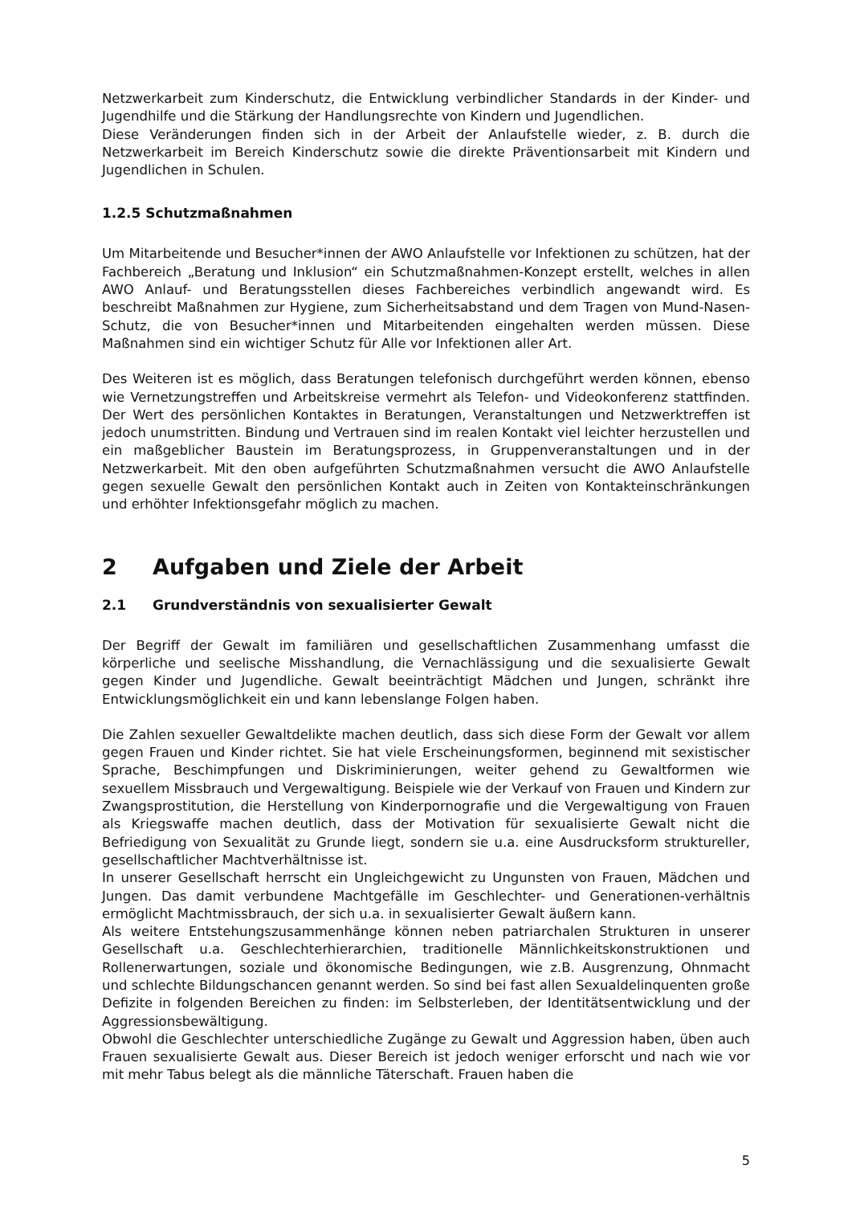Netzwerkarbeit zum Kinderschutz, die Entwicklung verbindlicher Standards in der Kinder- und Jugendhilfe und die Stärkung der Handlungsrechte von Kindern und Jugendlichen.
Diese Veränderungen finden sich in der Arbeit der Anlaufstelle wieder, z. B. durch die Netzwerkarbeit im Bereich Kinderschutz sowie die direkte Präventionsarbeit mit Kindern und Jugendlichen in Schulen.
1.2.5 Schutzmaßnahmen
Um Mitarbeitende und Besucher*innen der AWO Anlaufstelle vor Infektionen zu schützen, hat der Fachbereich „Beratung und Inklusion“ ein Schutzmaßnahmen-Konzept erstellt, welches in allen AWO Anlauf- und Beratungsstellen dieses Fachbereiches verbindlich angewandt wird. Es beschreibt Maßnahmen zur Hygiene, zum Sicherheitsabstand und dem Tragen von Mund-Nasen-Schutz, die von Besucher*innen und Mitarbeitenden eingehalten werden müssen. Diese Maßnahmen sind ein wichtiger Schutz für Alle vor Infektionen aller Art.
Des Weiteren ist es möglich, dass Beratungen telefonisch durchgeführt werden können, ebenso wie Vernetzungstreffen und Arbeitskreise vermehrt als Telefon- und Videokonferenz stattfinden. Der Wert des persönlichen Kontaktes in Beratungen, Veranstaltungen und Netzwerktreffen ist jedoch unumstritten. Bindung und Vertrauen sind im realen Kontakt viel leichter herzustellen und ein maßgeblicher Baustein im Beratungsprozess, in Gruppenveranstaltungen und in der Netzwerkarbeit. Mit den oben aufgeführten Schutzmaßnahmen versucht die AWO Anlaufstelle gegen sexuelle Gewalt den persönlichen Kontakt auch in Zeiten von Kontakteinschränkungen und erhöhter Infektionsgefahr möglich zu machen.
2 Aufgaben und Ziele der Arbeit
2.1 Grundverständnis von sexualisierter Gewalt
Der Begriff der Gewalt im familiären und gesellschaftlichen Zusammenhang umfasst die körperliche und seelische Misshandlung, die Vernachlässigung und die sexualisierte Gewalt gegen Kinder und Jugendliche. Gewalt beeinträchtigt Mädchen und Jungen, schränkt ihre Entwicklungsmöglichkeit ein und kann lebenslange Folgen haben.
Die Zahlen sexueller Gewaltdelikte machen deutlich, dass sich diese Form der Gewalt vor allem gegen Frauen und Kinder richtet. Sie hat viele Erscheinungsformen, beginnend mit sexistischer Sprache, Beschimpfungen und Diskriminierungen, weiter gehend zu Gewaltformen wie sexuellem Missbrauch und Vergewaltigung. Beispiele wie der Verkauf von Frauen und Kindern zur Zwangsprostitution, die Herstellung von Kinderpornografie und die Vergewaltigung von Frauen als Kriegswaffe machen deutlich, dass der Motivation für sexualisierte Gewalt nicht die Befriedigung von Sexualität zu Grunde liegt, sondern sie u.a. eine Ausdrucksform struktureller, gesellschaftlicher Machtverhältnisse ist.
In unserer Gesellschaft herrscht ein Ungleichgewicht zu Ungunsten von Frauen, Mädchen und Jungen. Das damit verbundene Machtgefälle im Geschlechter- und Generationen-verhältnis ermöglicht Machtmissbrauch, der sich u.a. in sexualisierter Gewalt äußern kann.
Als weitere Entstehungszusammenhänge können neben patriarchalen Strukturen in unserer Gesellschaft u.a. Geschlechterhierarchien, traditionelle Männlichkeitskonstruktionen und Rollenerwartungen, soziale und ökonomische Bedingungen, wie z.B. Ausgrenzung, Ohnmacht und schlechte Bildungschancen genannt werden. So sind bei fast allen Sexualdelinquenten große Defizite in folgenden Bereichen zu finden: im Selbsterleben, der Identitätsentwicklung und der Aggressionsbewältigung.
Obwohl die Geschlechter unterschiedliche Zugänge zu Gewalt und Aggression haben, üben auch Frauen sexualisierte Gewalt aus. Dieser Bereich ist jedoch weniger erforscht und nach wie vor mit mehr Tabus belegt als die männliche Täterschaft. Frauen haben die
5